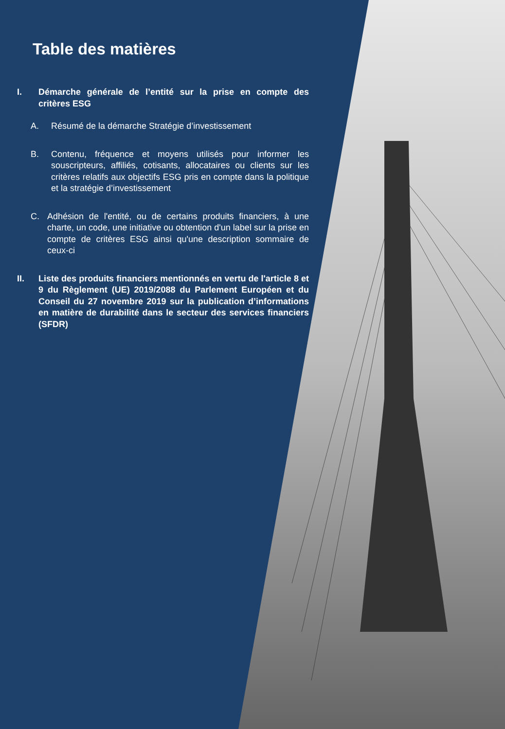Table des matières
I. Démarche générale de l’entité sur la prise en compte des critères ESG
A. Résumé de la démarche Stratégie d’investissement
B. Contenu, fréquence et moyens utilisés pour informer les souscripteurs, affiliés, cotisants, allocataires ou clients sur les critères relatifs aux objectifs ESG pris en compte dans la politique et la stratégie d’investissement
C. Adhésion de l'entité, ou de certains produits financiers, à une charte, un code, une initiative ou obtention d'un label sur la prise en compte de critères ESG ainsi qu'une description sommaire de ceux-ci
II. Liste des produits financiers mentionnés en vertu de l'article 8 et 9 du Règlement (UE) 2019/2088 du Parlement Européen et du Conseil du 27 novembre 2019 sur la publication d’informations en matière de durabilité dans le secteur des services financiers (SFDR)